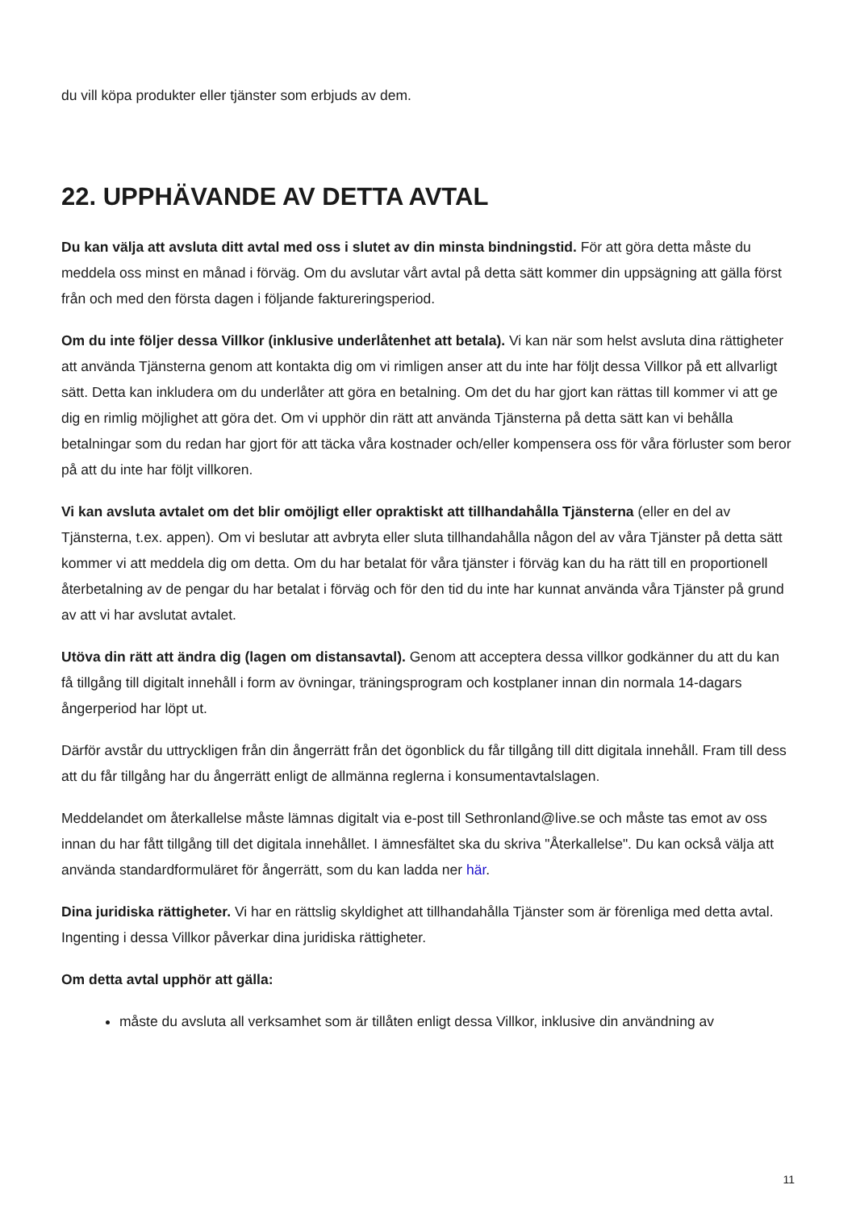du vill köpa produkter eller tjänster som erbjuds av dem.
22. UPPHÄVANDE AV DETTA AVTAL
Du kan välja att avsluta ditt avtal med oss i slutet av din minsta bindningstid. För att göra detta måste du meddela oss minst en månad i förväg. Om du avslutar vårt avtal på detta sätt kommer din uppsägning att gälla först från och med den första dagen i följande faktureringsperiod.
Om du inte följer dessa Villkor (inklusive underlåtenhet att betala). Vi kan när som helst avsluta dina rättigheter att använda Tjänsterna genom att kontakta dig om vi rimligen anser att du inte har följt dessa Villkor på ett allvarligt sätt. Detta kan inkludera om du underlåter att göra en betalning. Om det du har gjort kan rättas till kommer vi att ge dig en rimlig möjlighet att göra det. Om vi upphör din rätt att använda Tjänsterna på detta sätt kan vi behålla betalningar som du redan har gjort för att täcka våra kostnader och/eller kompensera oss för våra förluster som beror på att du inte har följt villkoren.
Vi kan avsluta avtalet om det blir omöjligt eller opraktiskt att tillhandahålla Tjänsterna (eller en del av Tjänsterna, t.ex. appen). Om vi beslutar att avbryta eller sluta tillhandahålla någon del av våra Tjänster på detta sätt kommer vi att meddela dig om detta. Om du har betalat för våra tjänster i förväg kan du ha rätt till en proportionell återbetalning av de pengar du har betalat i förväg och för den tid du inte har kunnat använda våra Tjänster på grund av att vi har avslutat avtalet.
Utöva din rätt att ändra dig (lagen om distansavtal). Genom att acceptera dessa villkor godkänner du att du kan få tillgång till digitalt innehåll i form av övningar, träningsprogram och kostplaner innan din normala 14-dagars ångerperiod har löpt ut.
Därför avstår du uttryckligen från din ångerrätt från det ögonblick du får tillgång till ditt digitala innehåll. Fram till dess att du får tillgång har du ångerrätt enligt de allmänna reglerna i konsumentavtalslagen.
Meddelandet om återkallelse måste lämnas digitalt via e-post till Sethronland@live.se och måste tas emot av oss innan du har fått tillgång till det digitala innehållet. I ämnesfältet ska du skriva "Återkallelse". Du kan också välja att använda standardformuläret för ångerrätt, som du kan ladda ner här.
Dina juridiska rättigheter. Vi har en rättslig skyldighet att tillhandahålla Tjänster som är förenliga med detta avtal. Ingenting i dessa Villkor påverkar dina juridiska rättigheter.
Om detta avtal upphör att gälla:
måste du avsluta all verksamhet som är tillåten enligt dessa Villkor, inklusive din användning av
11